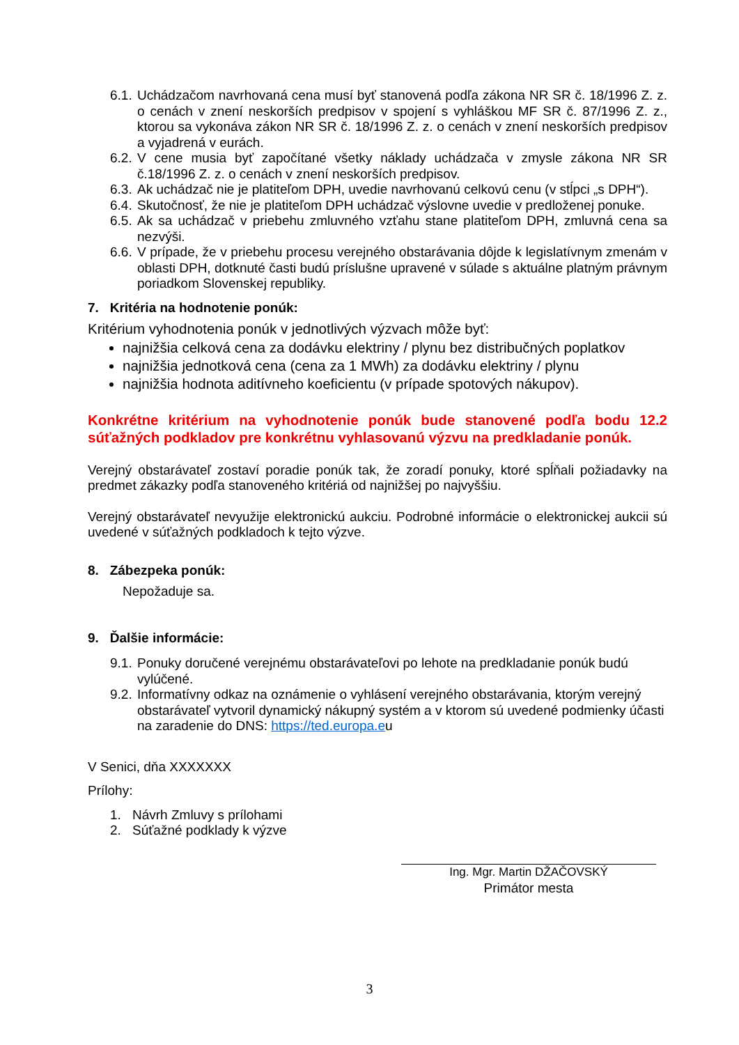6.1. Uchádzačom navrhovaná cena musí byť stanovená podľa zákona NR SR č. 18/1996 Z. z. o cenách v znení neskorších predpisov v spojení s vyhláškou MF SR č. 87/1996 Z. z., ktorou sa vykonáva zákon NR SR č. 18/1996 Z. z. o cenách v znení neskorších predpisov a vyjadrená v eurách.
6.2. V cene musia byť započítané všetky náklady uchádzača v zmysle zákona NR SR č.18/1996 Z. z. o cenách v znení neskorších predpisov.
6.3. Ak uchádzač nie je platiteľom DPH, uvedie navrhovanú celkovú cenu (v stĺpci „s DPH“).
6.4. Skutočnosť, že nie je platiteľom DPH uchádzač výslovne uvedie v predloženej ponuke.
6.5. Ak sa uchádzač v priebehu zmluvného vzťahu stane platiteľom DPH, zmluvná cena sa nezvýši.
6.6. V prípade, že v priebehu procesu verejného obstarávania dôjde k legislatívnym zmenám v oblasti DPH, dotknuté časti budú príslušne upravené v súlade s aktuálne platným právnym poriadkom Slovenskej republiky.
7. Kritéria na hodnotenie ponúk:
Kritérium vyhodnotenia ponúk v jednotlivých výzvach môže byť:
najnižšia celková cena za dodávku elektriny / plynu bez distribučných poplatkov
najnižšia jednotková cena (cena za 1 MWh) za dodávku elektriny / plynu
najnižšia hodnota aditívneho koeficientu (v prípade spotových nákupov).
Konkrétne kritérium na vyhodnotenie ponúk bude stanovené podľa bodu 12.2 súťažných podkladov pre konkrétnu vyhlasovanú výzvu na predkladanie ponúk.
Verejný obstarávateľ zostaví poradie ponúk tak, že zoradí ponuky, ktoré spĺňali požiadavky na predmet zákazky podľa stanoveného kritériá od najnižšej po najvyššiu.
Verejný obstarávateľ nevyužije elektronickú aukciu. Podrobné informácie o elektronickej aukcii sú uvedené v súťažných podkladoch k tejto výzve.
8. Zábezpeka ponúk:
Nepožaduje sa.
9. Ďalšie informácie:
9.1. Ponuky doručené verejnému obstarávateľovi po lehote na predkladanie ponúk budú vylúčené.
9.2. Informatívny odkaz na oznámenie o vyhlásení verejného obstarávania, ktorým verejný obstarávateľ vytvoril dynamický nákupný systém a v ktorom sú uvedené podmienky účasti na zaradenie do DNS: https://ted.europa.eu
V Senici, dňa XXXXXXX
Prílohy:
1. Návrh Zmluvy s prílohami
2. Súťažné podklady k výzve
Ing. Mgr. Martin DŽAČOVSKÝ
Primátor mesta
3